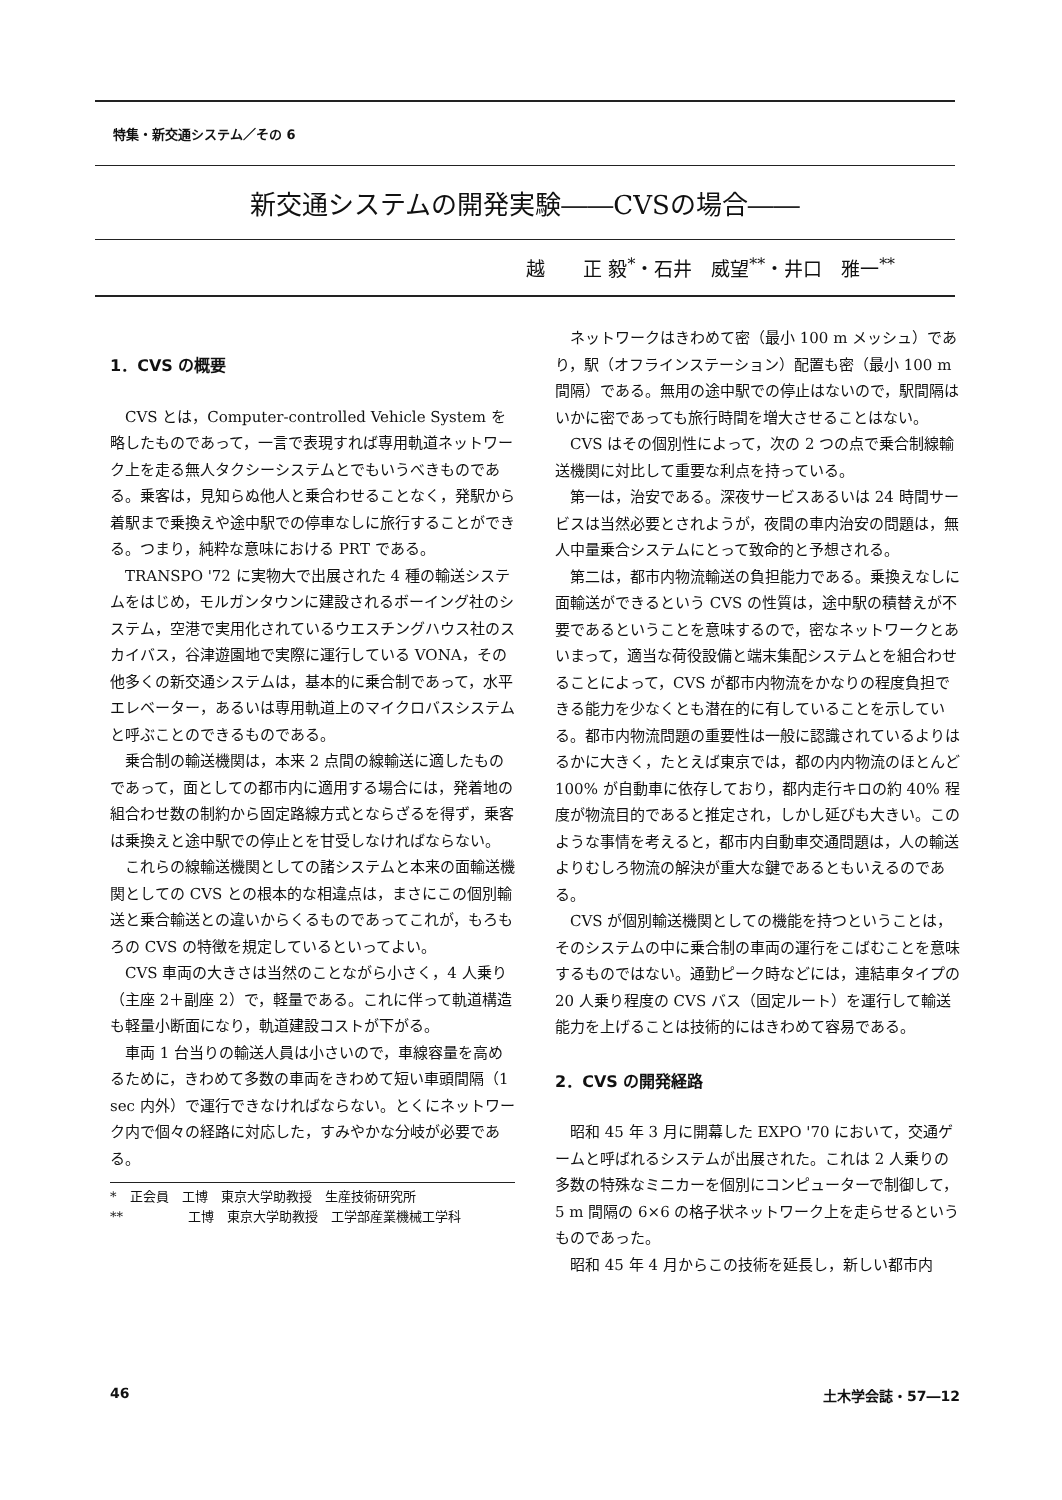特集・新交通システム／その 6
新交通システムの開発実験――CVSの場合――
越　　正 毅<sup>*</sup>・石井　威望<sup>**</sup>・井口　雅一<sup>**</sup>
1．CVS の概要
CVS とは，Computer-controlled Vehicle System を略したものであって，一言で表現すれば専用軌道ネットワーク上を走る無人タクシーシステムとでもいうべきものである。乗客は，見知らぬ他人と乗合わせることなく，発駅から着駅まで乗換えや途中駅での停車なしに旅行することができる。つまり，純粋な意味における PRT である。
TRANSPO '72 に実物大で出展された 4 種の輸送システムをはじめ，モルガンタウンに建設されるボーイング社のシステム，空港で実用化されているウエスチングハウス社のスカイバス，谷津遊園地で実際に運行している VONA，その他多くの新交通システムは，基本的に乗合制であって，水平エレベーター，あるいは専用軌道上のマイクロバスシステムと呼ぶことのできるものである。
乗合制の輸送機関は，本来 2 点間の線輸送に適したものであって，面としての都市内に適用する場合には，発着地の組合わせ数の制約から固定路線方式とならざるを得ず，乗客は乗換えと途中駅での停止とを甘受しなければならない。
これらの線輸送機関としての諸システムと本来の面輸送機関としての CVS との根本的な相違点は，まさにこの個別輸送と乗合輸送との違いからくるものであってこれが，もろもろの CVS の特徴を規定しているといってよい。
CVS 車両の大きさは当然のことながら小さく，4 人乗り（主座 2＋副座 2）で，軽量である。これに伴って軌道構造も軽量小断面になり，軌道建設コストが下がる。
車両 1 台当りの輸送人員は小さいので，車線容量を高めるために，きわめて多数の車両をきわめて短い車頭間隔（1 sec 内外）で運行できなければならない。とくにネットワーク内で個々の経路に対応した，すみやかな分岐が必要である。
*　正会員　工博　東京大学助教授　生産技術研究所
**　　　　　工博　東京大学助教授　工学部産業機械工学科
ネットワークはきわめて密（最小 100 m メッシュ）であり，駅（オフラインステーション）配置も密（最小 100 m 間隔）である。無用の途中駅での停止はないので，駅間隔はいかに密であっても旅行時間を増大させることはない。
CVS はその個別性によって，次の 2 つの点で乗合制線輸送機関に対比して重要な利点を持っている。
第一は，治安である。深夜サービスあるいは 24 時間サービスは当然必要とされようが，夜間の車内治安の問題は，無人中量乗合システムにとって致命的と予想される。
第二は，都市内物流輸送の負担能力である。乗換えなしに面輸送ができるという CVS の性質は，途中駅の積替えが不要であるということを意味するので，密なネットワークとあいまって，適当な荷役設備と端末集配システムとを組合わせることによって，CVS が都市内物流をかなりの程度負担できる能力を少なくとも潜在的に有していることを示している。都市内物流問題の重要性は一般に認識されているよりはるかに大きく，たとえば東京では，都の内内物流のほとんど 100% が自動車に依存しており，都内走行キロの約 40% 程度が物流目的であると推定され，しかし延びも大きい。このような事情を考えると，都市内自動車交通問題は，人の輸送よりむしろ物流の解決が重大な鍵であるともいえるのである。
CVS が個別輸送機関としての機能を持つということは，そのシステムの中に乗合制の車両の運行をこばむことを意味するものではない。通勤ピーク時などには，連結車タイプの 20 人乗り程度の CVS バス（固定ルート）を運行して輸送能力を上げることは技術的にはきわめて容易である。
2．CVS の開発経路
昭和 45 年 3 月に開幕した EXPO '70 において，交通ゲームと呼ばれるシステムが出展された。これは 2 人乗りの多数の特殊なミニカーを個別にコンピューターで制御して，5 m 間隔の 6×6 の格子状ネットワーク上を走らせるというものであった。
昭和 45 年 4 月からこの技術を延長し，新しい都市内
46 土木学会誌・57―12